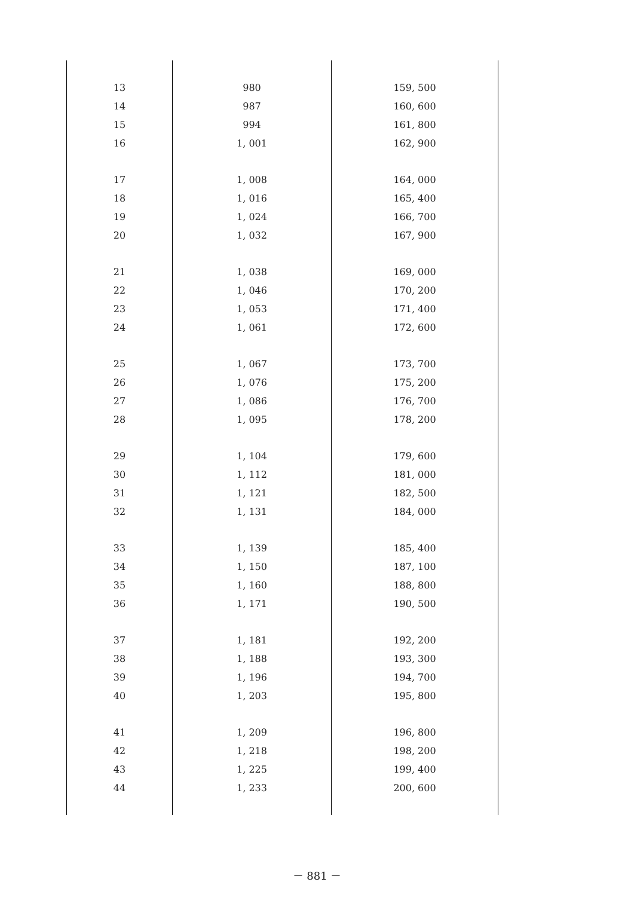| 13 | 980 | 159, 500 |
| 14 | 987 | 160, 600 |
| 15 | 994 | 161, 800 |
| 16 | 1, 001 | 162, 900 |
| 17 | 1, 008 | 164, 000 |
| 18 | 1, 016 | 165, 400 |
| 19 | 1, 024 | 166, 700 |
| 20 | 1, 032 | 167, 900 |
| 21 | 1, 038 | 169, 000 |
| 22 | 1, 046 | 170, 200 |
| 23 | 1, 053 | 171, 400 |
| 24 | 1, 061 | 172, 600 |
| 25 | 1, 067 | 173, 700 |
| 26 | 1, 076 | 175, 200 |
| 27 | 1, 086 | 176, 700 |
| 28 | 1, 095 | 178, 200 |
| 29 | 1, 104 | 179, 600 |
| 30 | 1, 112 | 181, 000 |
| 31 | 1, 121 | 182, 500 |
| 32 | 1, 131 | 184, 000 |
| 33 | 1, 139 | 185, 400 |
| 34 | 1, 150 | 187, 100 |
| 35 | 1, 160 | 188, 800 |
| 36 | 1, 171 | 190, 500 |
| 37 | 1, 181 | 192, 200 |
| 38 | 1, 188 | 193, 300 |
| 39 | 1, 196 | 194, 700 |
| 40 | 1, 203 | 195, 800 |
| 41 | 1, 209 | 196, 800 |
| 42 | 1, 218 | 198, 200 |
| 43 | 1, 225 | 199, 400 |
| 44 | 1, 233 | 200, 600 |
－ 881 －